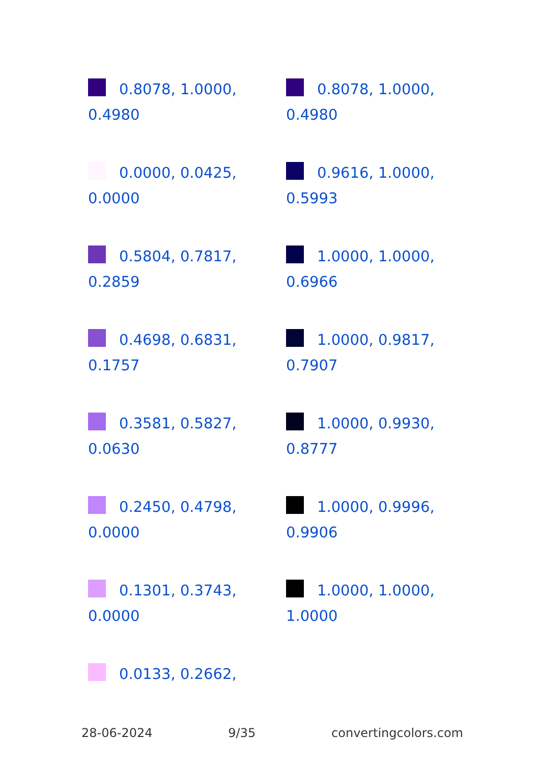0.8078, 1.0000,
0.4980
0.8078, 1.0000,
0.4980
0.0000, 0.0425,
0.0000
0.9616, 1.0000,
0.5993
0.5804, 0.7817,
0.2859
1.0000, 1.0000,
0.6966
0.4698, 0.6831,
0.1757
1.0000, 0.9817,
0.7907
0.3581, 0.5827,
0.0630
1.0000, 0.9930,
0.8777
0.2450, 0.4798,
0.0000
1.0000, 0.9996,
0.9906
0.1301, 0.3743,
0.0000
1.0000, 1.0000,
1.0000
0.0133, 0.2662,
28-06-2024 9/35 convertingcolors.com